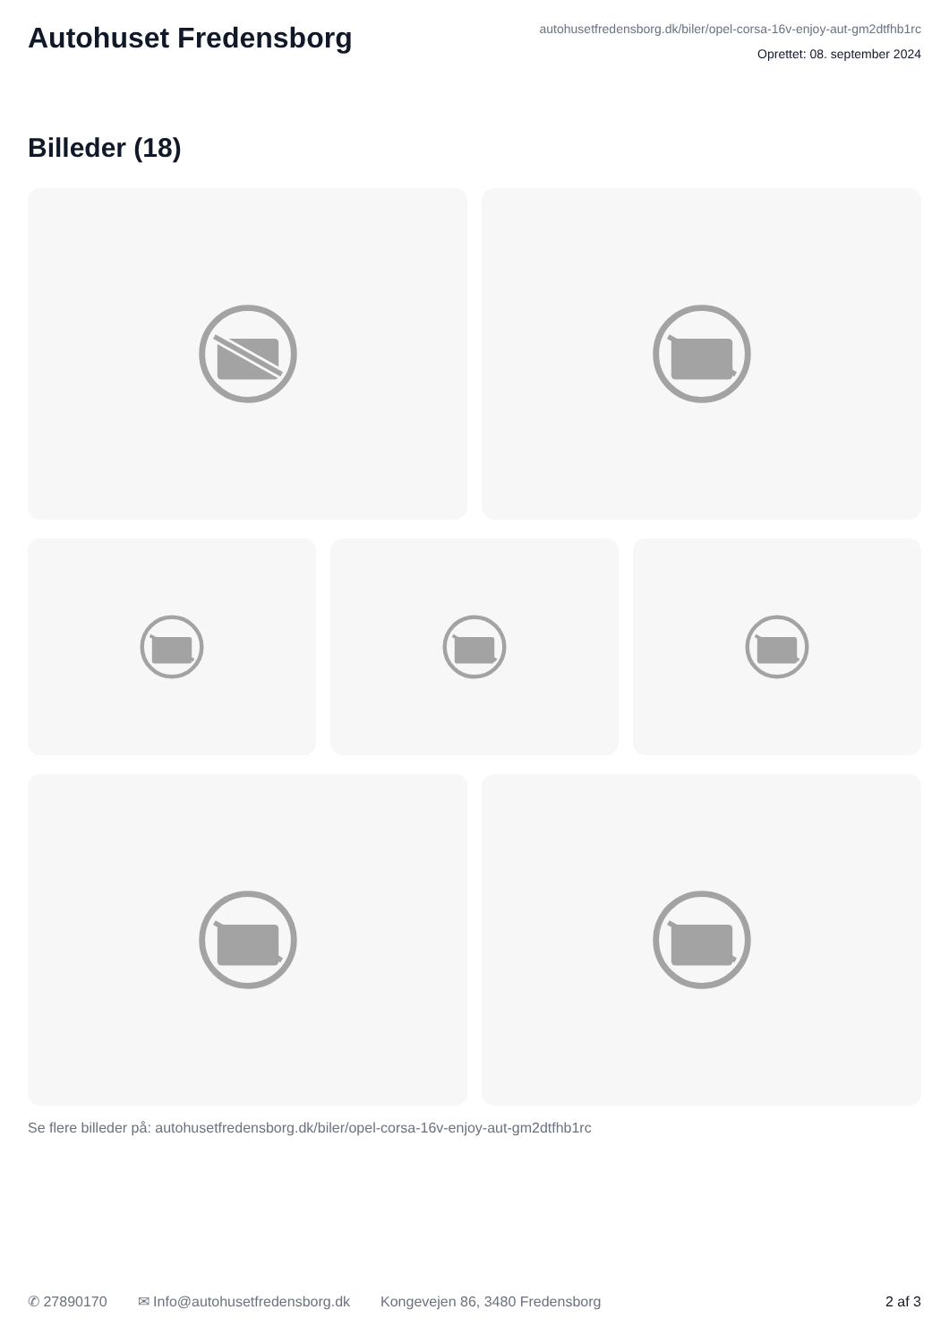Autohuset Fredensborg
autohusetfredensborg.dk/biler/opel-corsa-16v-enjoy-aut-gm2dtfhb1rc
Oprettet: 08. september 2024
Billeder (18)
Se flere billeder på: autohusetfredensborg.dk/biler/opel-corsa-16v-enjoy-aut-gm2dtfhb1rc
✆ 27890170 ✉ Info@autohusetfredensborg.dk Kongevejen 86, 3480 Fredensborg
2 af 3